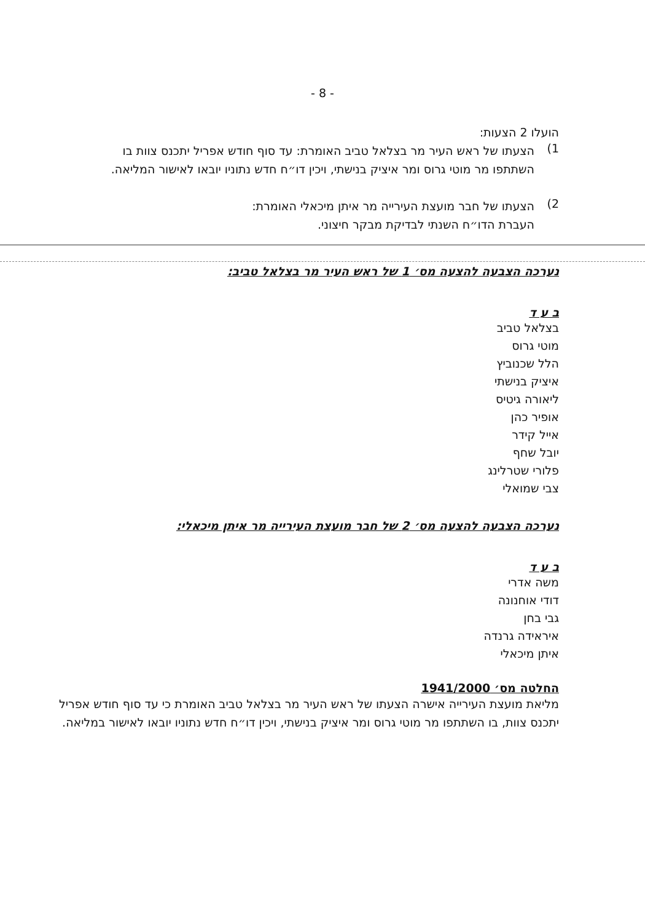- 8 -
הועלו 2 הצעות:
1)
הצעתו של ראש העיר מר בצלאל טביב האומרת: עד סוף חודש אפריל יתכנס צוות בו השתתפו מר מוטי גרוס ומר איציק בנישתי, ויכין דו״ח חדש נתוניו יובאו לאישור המליאה.
2)
הצעתו של חבר מועצת העירייה מר איתן מיכאלי האומרת:
העברת הדו״ח השנתי לבדיקת מבקר חיצוני.
נערכה הצבעה להצעה מס׳ 1 של ראש העיר מר בצלאל טביב:
ב ע ד
בצלאל טביב
מוטי גרוס
הלל שכנוביץ
איציק בנישתי
ליאורה גיטיס
אופיר כהן
אייל קידר
יובל שחף
פלורי שטרלינג
צבי שמואלי
נערכה הצבעה להצעה מס׳ 2 של חבר מועצת העירייה מר איתן מיכאלי:
ב ע ד
משה אדרי
דודי אוחנונה
גבי בחן
איראידה גרנדה
איתן מיכאלי
החלטה מס׳ 1941/2000
מליאת מועצת העירייה אישרה הצעתו של ראש העיר מר בצלאל טביב האומרת כי עד סוף חודש אפריל יתכנס צוות, בו השתתפו מר מוטי גרוס ומר איציק בנישתי, ויכין דו״ח חדש נתוניו יובאו לאישור במליאה.